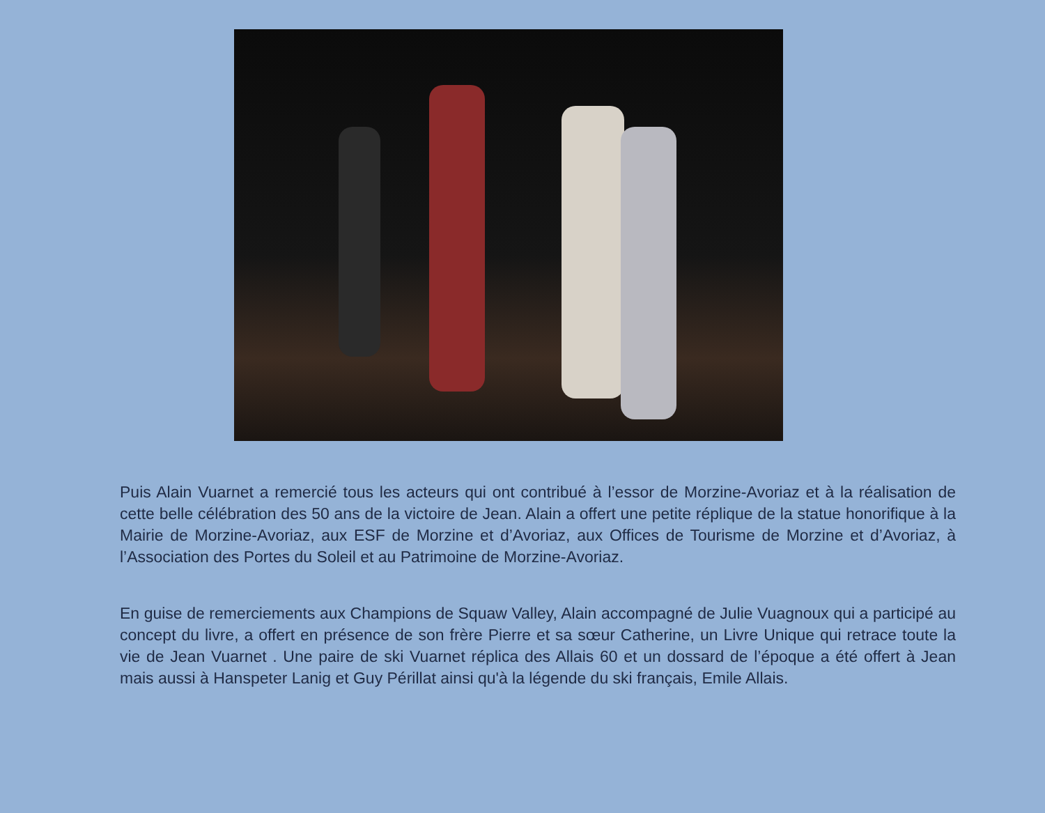Puis Alain Vuarnet a remercié tous les acteurs qui ont contribué à l’essor de Morzine-Avoriaz et à la réalisation de cette belle célébration des 50 ans de la victoire de Jean. Alain a offert une petite réplique de la statue honorifique à la Mairie de Morzine-Avoriaz, aux ESF de Morzine et d’Avoriaz, aux Offices de Tourisme de Morzine et d’Avoriaz, à l’Association des Portes du Soleil et au Patrimoine de Morzine-Avoriaz.
En guise de remerciements aux Champions de Squaw Valley, Alain accompagné de Julie Vuagnoux qui a participé au concept du livre, a offert en présence de son frère Pierre et sa sœur Catherine, un Livre Unique qui retrace toute la vie de Jean Vuarnet . Une paire de ski Vuarnet réplica des Allais 60 et un dossard de l’époque a été offert à Jean mais aussi à Hanspeter Lanig et Guy Périllat ainsi qu'à la légende du ski français, Emile Allais.